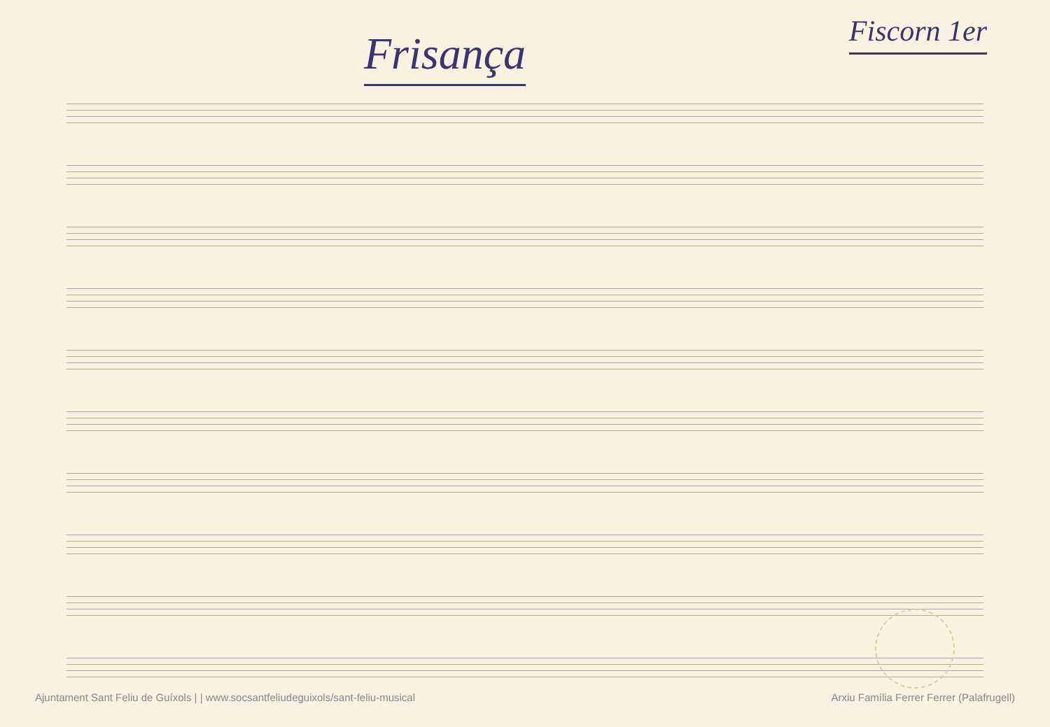Frisança
Fiscorn 1er
Ajuntament Sant Feliu de Guíxols | | www.socsantfeliudeguixols/sant-feliu-musical Arxiu Família Ferrer Ferrer (Palafrugell)